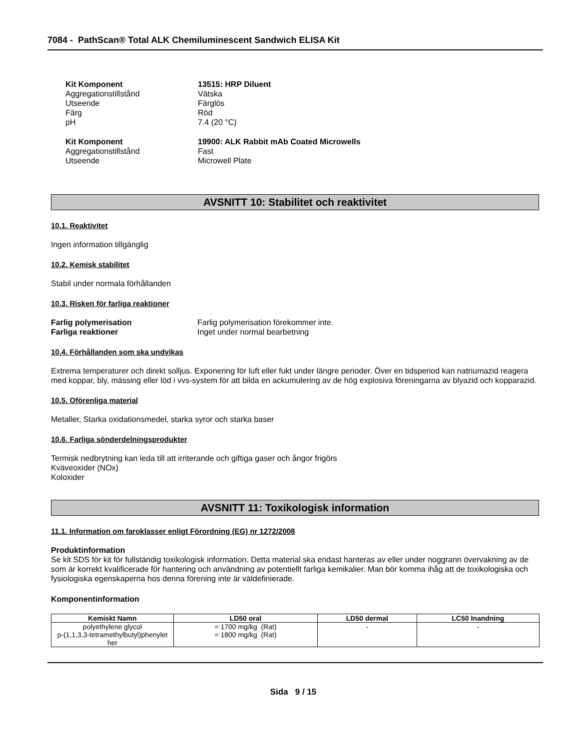7084 - PathScan® Total ALK Chemiluminescent Sandwich ELISA Kit
Kit Komponent 13515: HRP Diluent Aggregationstillstånd Vätska Utseende Färglös Färg Röd pH 7.4 (20 °C)
Kit Komponent 19900: ALK Rabbit mAb Coated Microwells Aggregationstillstånd Fast Utseende Microwell Plate
AVSNITT 10: Stabilitet och reaktivitet
10.1. Reaktivitet
Ingen information tillgänglig
10.2. Kemisk stabilitet
Stabil under normala förhållanden
10.3. Risken för farliga reaktioner
Farlig polymerisation Farlig polymerisation förekommer inte. Farliga reaktioner Inget under normal bearbetning
10.4. Förhållanden som ska undvikas
Extrema temperaturer och direkt solljus. Exponering för luft eller fukt under längre perioder. Över en tidsperiod kan natriumazid reagera med koppar, bly, mässing eller löd i vvs-system för att bilda en ackumulering av de hög explosiva föreningarna av blyazid och kopparazid.
10.5. Oförenliga material
Metaller, Starka oxidationsmedel, starka syror och starka baser
10.6. Farliga sönderdelningsprodukter
Termisk nedbrytning kan leda till att irriterande och giftiga gaser och ångor frigörs
Kväveoxider (NOx)
Koloxider
AVSNITT 11: Toxikologisk information
11.1. Information om faroklasser enligt Förordning (EG) nr 1272/2008
Produktinformation
Se kit SDS för kit för fullständig toxikologisk information. Detta material ska endast hanteras av eller under noggrann övervakning av de som är korrekt kvalificerade för hantering och användning av potentiellt farliga kemikalier. Man bör komma ihåg att de toxikologiska och fysiologiska egenskaperna hos denna förening inte är väldefinierade.
Komponentinformation
| Kemiskt Namn | LD50 oral | LD50 dermal | LC50 Inandning |
| --- | --- | --- | --- |
| polyethylene glycol p-(1,1,3,3-tetramethylbutyl)phenylet her | = 1700 mg/kg (Rat) = 1800 mg/kg (Rat) | - | - |
Sida 9 / 15